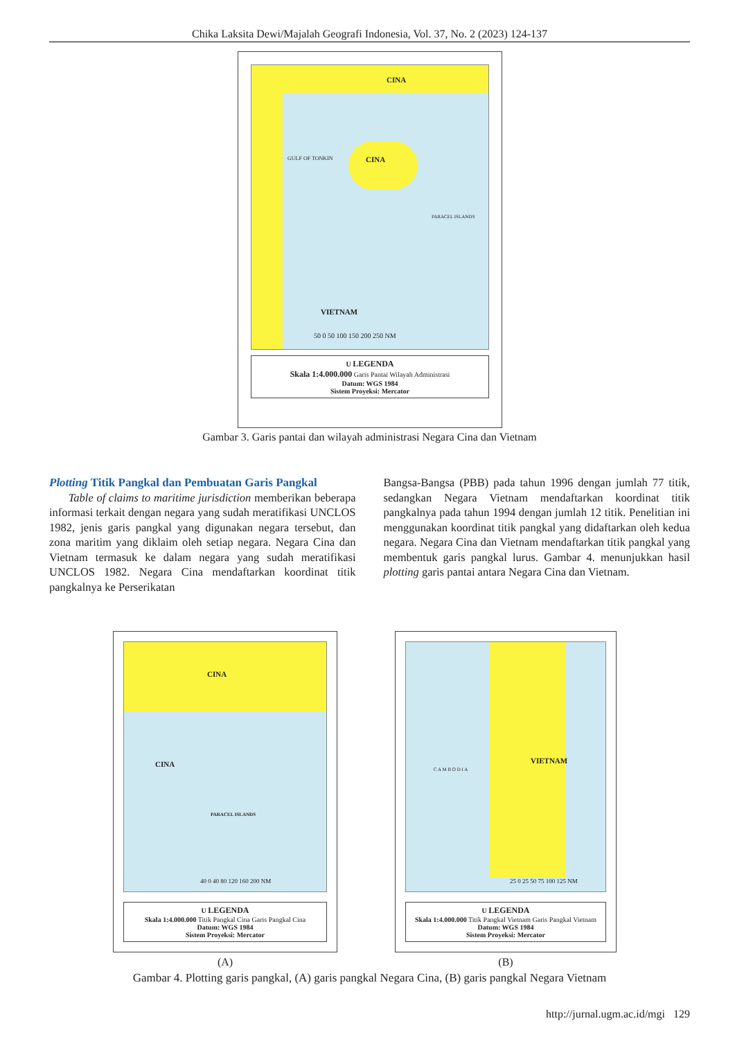Chika Laksita Dewi/Majalah Geografi Indonesia, Vol. 37, No. 2 (2023) 124-137
CINA
CINA
VIETNAM
GULF OF TONKIN
PARACEL ISLANDS
50 0 50 100 150 200 250 NM
U LEGENDA
Skala 1:4.000.000 Garis Pantai Wilayah Administrasi
Datum: WGS 1984
Sistem Proyeksi: Mercator
Gambar 3. Garis pantai dan wilayah administrasi Negara Cina dan Vietnam
Plotting Titik Pangkal dan Pembuatan Garis Pangkal
Table of claims to maritime jurisdiction memberikan beberapa informasi terkait dengan negara yang sudah meratifikasi UNCLOS 1982, jenis garis pangkal yang digunakan negara tersebut, dan zona maritim yang diklaim oleh setiap negara. Negara Cina dan Vietnam termasuk ke dalam negara yang sudah meratifikasi UNCLOS 1982. Negara Cina mendaftarkan koordinat titik pangkalnya ke Perserikatan
Bangsa-Bangsa (PBB) pada tahun 1996 dengan jumlah 77 titik, sedangkan Negara Vietnam mendaftarkan koordinat titik pangkalnya pada tahun 1994 dengan jumlah 12 titik. Penelitian ini menggunakan koordinat titik pangkal yang didaftarkan oleh kedua negara. Negara Cina dan Vietnam mendaftarkan titik pangkal yang membentuk garis pangkal lurus. Gambar 4. menunjukkan hasil plotting garis pantai antara Negara Cina dan Vietnam.
CINA
CINA
PARACEL ISLANDS
40 0 40 80 120 160 200 NM
U LEGENDA
Skala 1:4.000.000 Titik Pangkal Cina Garis Pangkal Cina
Datum: WGS 1984
Sistem Proyeksi: Mercator
C A M B O D I A
VIETNAM
25 0 25 50 75 100 125 NM
U LEGENDA
Skala 1:4.000.000 Titik Pangkal Vietnam Garis Pangkal Vietnam
Datum: WGS 1984
Sistem Proyeksi: Mercator
(A) (B)
Gambar 4. Plotting garis pangkal, (A) garis pangkal Negara Cina, (B) garis pangkal Negara Vietnam
http://jurnal.ugm.ac.id/mgi 129